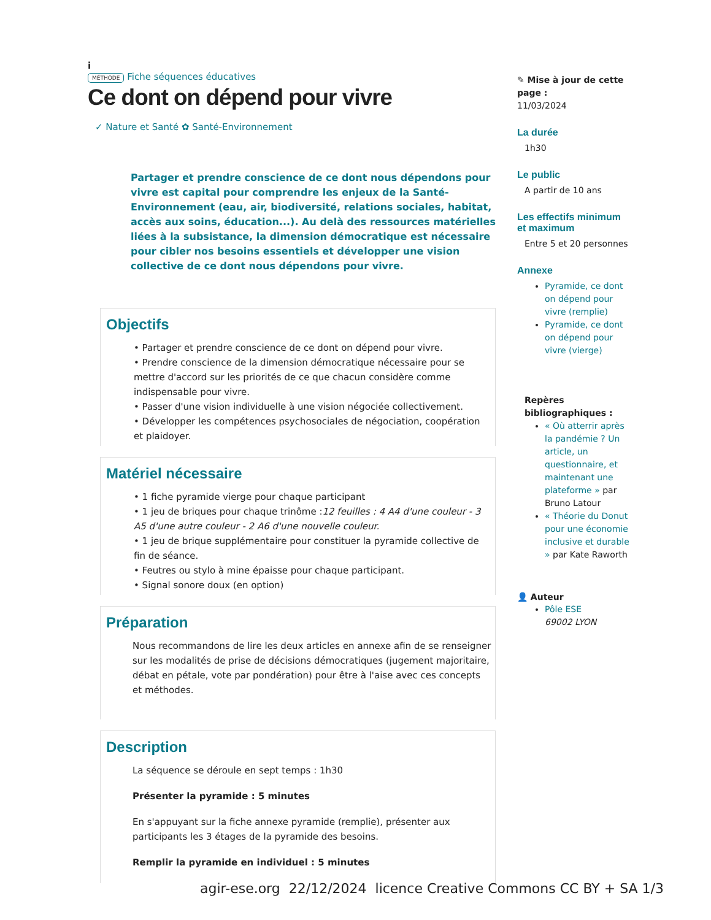i
MÉTHODE Fiche séquences éducatives
Ce dont on dépend pour vivre
✓ Nature et Santé ✿ Santé-Environnement
Partager et prendre conscience de ce dont nous dépendons pour vivre est capital pour comprendre les enjeux de la Santé-Environnement (eau, air, biodiversité, relations sociales, habitat, accès aux soins, éducation...). Au delà des ressources matérielles liées à la subsistance, la dimension démocratique est nécessaire pour cibler nos besoins essentiels et développer une vision collective de ce dont nous dépendons pour vivre.
Objectifs
• Partager et prendre conscience de ce dont on dépend pour vivre.
• Prendre conscience de la dimension démocratique nécessaire pour se mettre d'accord sur les priorités de ce que chacun considère comme indispensable pour vivre.
• Passer d'une vision individuelle à une vision négociée collectivement.
• Développer les compétences psychosociales de négociation, coopération et plaidoyer.
Matériel nécessaire
• 1 fiche pyramide vierge pour chaque participant
• 1 jeu de briques pour chaque trinôme :12 feuilles : 4 A4 d'une couleur - 3 A5 d'une autre couleur - 2 A6 d'une nouvelle couleur.
• 1 jeu de brique supplémentaire pour constituer la pyramide collective de fin de séance.
• Feutres ou stylo à mine épaisse pour chaque participant.
• Signal sonore doux (en option)
Préparation
Nous recommandons de lire les deux articles en annexe afin de se renseigner sur les modalités de prise de décisions démocratiques (jugement majoritaire, débat en pétale, vote par pondération) pour être à l'aise avec ces concepts et méthodes.
Description
La séquence se déroule en sept temps : 1h30
Présenter la pyramide : 5 minutes
En s'appuyant sur la fiche annexe pyramide (remplie), présenter aux participants les 3 étages de la pyramide des besoins.
Remplir la pyramide en individuel : 5 minutes
✎ Mise à jour de cette page :
11/03/2024
La durée
1h30
Le public
A partir de 10 ans
Les effectifs minimum et maximum
Entre 5 et 20 personnes
Annexe
Pyramide, ce dont on dépend pour vivre (remplie)
Pyramide, ce dont on dépend pour vivre (vierge)
Repères bibliographiques :
« Où atterrir après la pandémie ? Un article, un questionnaire, et maintenant une plateforme » par Bruno Latour
« Théorie du Donut pour une économie inclusive et durable » par Kate Raworth
👤 Auteur
Pôle ESE
69002 LYON
agir-ese.org 22/12/2024 licence Creative Commons CC BY + SA 1/3